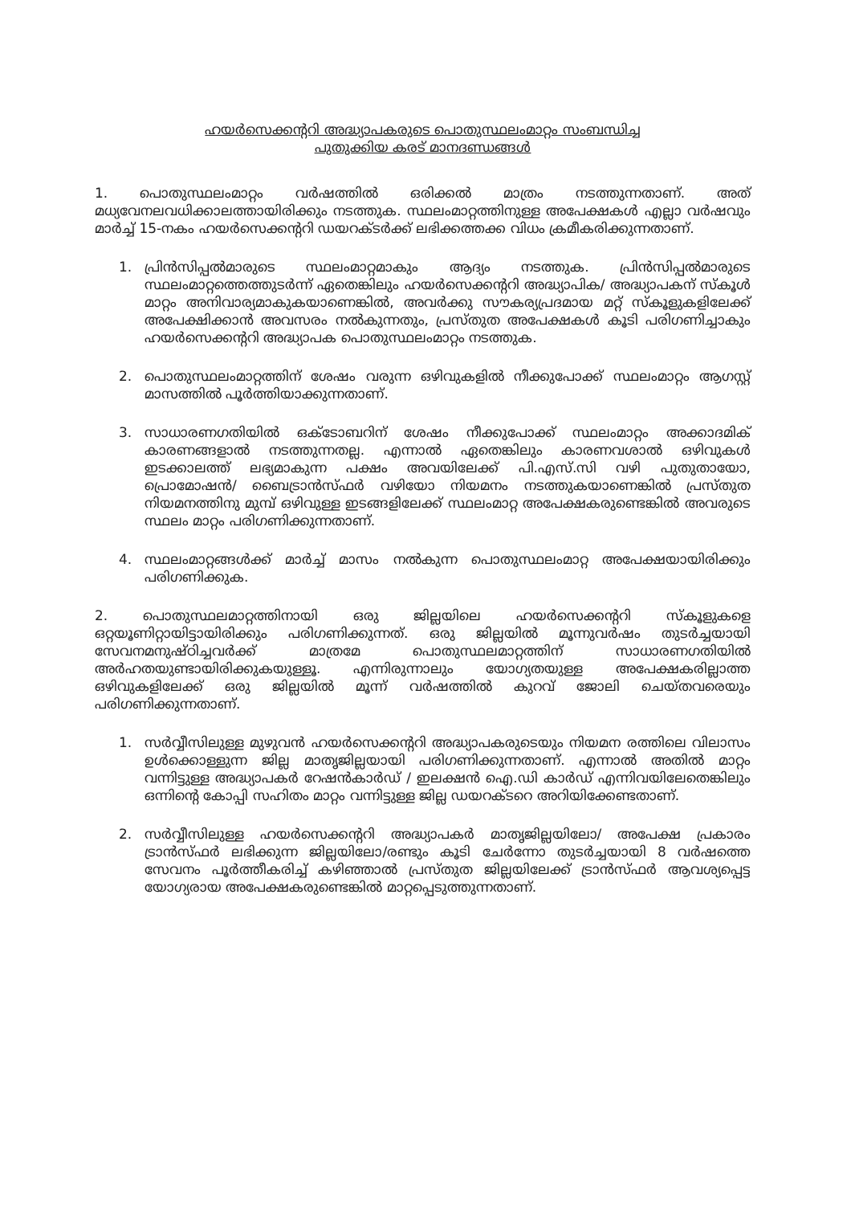ഹയർസെക്കന്ററി അദ്ധ്യാപകരുടെ പൊതുസ്ഥലംമാറ്റം സംബന്ധിച്ച
പുതുക്കിയ കരട് മാനദണ്ഡങ്ങൾ
1. പൊതുസ്ഥലംമാറ്റം വർഷത്തിൽ ഒരിക്കൽ മാത്രം നടത്തുന്നതാണ്. അത് മധ്യവേനലവധിക്കാലത്തായിരിക്കും നടത്തുക. സ്ഥലംമാറ്റത്തിനുള്ള അപേക്ഷകൾ എല്ലാ വർഷവും മാർച്ച് 15-നകം ഹയർസെക്കന്ററി ഡയറക്ടർക്ക് ലഭിക്കത്തക്ക വിധം ക്രമീകരിക്കുന്നതാണ്.
1. പ്രിൻസിപ്പൽമാരുടെ സ്ഥലംമാറ്റമാകും ആദ്യം നടത്തുക. പ്രിൻസിപ്പൽമാരുടെ സ്ഥലംമാറ്റത്തെത്തുടർന്ന് ഏതെങ്കിലും ഹയർസെക്കന്ററി അദ്ധ്യാപിക/ അദ്ധ്യാപകന് സ്കൂൾ മാറ്റം അനിവാര്യമാകുകയാണെങ്കിൽ, അവർക്കു സൗകര്യപ്രദമായ മറ്റ് സ്കൂളുകളിലേക്ക് അപേക്ഷിക്കാൻ അവസരം നൽകുന്നതും, പ്രസ്തുത അപേക്ഷകൾ കൂടി പരിഗണിച്ചാകും ഹയർസെക്കന്ററി അദ്ധ്യാപക പൊതുസ്ഥലംമാറ്റം നടത്തുക.
2. പൊതുസ്ഥലംമാറ്റത്തിന് ശേഷം വരുന്ന ഒഴിവുകളിൽ നീക്കുപോക്ക് സ്ഥലംമാറ്റം ആഗസ്റ്റ് മാസത്തിൽ പൂർത്തിയാക്കുന്നതാണ്.
3. സാധാരണഗതിയിൽ ഒക്ടോബറിന് ശേഷം നീക്കുപോക്ക് സ്ഥലംമാറ്റം അക്കാദമിക് കാരണങ്ങളാൽ നടത്തുന്നതല്ല. എന്നാൽ ഏതെങ്കിലും കാരണവശാൽ ഒഴിവുകൾ ഇടക്കാലത്ത് ലഭ്യമാകുന്ന പക്ഷം അവയിലേക്ക് പി.എസ്.സി വഴി പുതുതായോ, പ്രൊമോഷൻ/ ബൈട്രാൻസ്ഫർ വഴിയോ നിയമനം നടത്തുകയാണെങ്കിൽ പ്രസ്തുത നിയമനത്തിനു മുമ്പ് ഒഴിവുള്ള ഇടങ്ങളിലേക്ക് സ്ഥലംമാറ്റ അപേക്ഷകരുണ്ടെങ്കിൽ അവരുടെ സ്ഥലം മാറ്റം പരിഗണിക്കുന്നതാണ്.
4. സ്ഥലംമാറ്റങ്ങൾക്ക് മാർച്ച് മാസം നൽകുന്ന പൊതുസ്ഥലംമാറ്റ അപേക്ഷയായിരിക്കും പരിഗണിക്കുക.
2. പൊതുസ്ഥലമാറ്റത്തിനായി ഒരു ജില്ലയിലെ ഹയർസെക്കന്ററി സ്കൂളുകളെ ഒറ്റയൂണിറ്റായിട്ടായിരിക്കും പരിഗണിക്കുന്നത്. ഒരു ജില്ലയിൽ മൂന്നുവർഷം തുടർച്ചയായി സേവനമനുഷ്ഠിച്ചവർക്ക് മാത്രമേ പൊതുസ്ഥലമാറ്റത്തിന് സാധാരണഗതിയിൽ അർഹതയുണ്ടായിരിക്കുകയുള്ളൂ. എന്നിരുന്നാലും യോഗ്യതയുള്ള അപേക്ഷകരില്ലാത്ത ഒഴിവുകളിലേക്ക് ഒരു ജില്ലയിൽ മൂന്ന് വർഷത്തിൽ കുറവ് ജോലി ചെയ്തവരെയും പരിഗണിക്കുന്നതാണ്.
1. സർവ്വീസിലുള്ള മുഴുവൻ ഹയർസെക്കന്ററി അദ്ധ്യാപകരുടെയും നിയമന രത്തിലെ വിലാസം ഉൾക്കൊള്ളുന്ന ജില്ല മാതൃജില്ലയായി പരിഗണിക്കുന്നതാണ്. എന്നാൽ അതിൽ മാറ്റം വന്നിട്ടുള്ള അദ്ധ്യാപകർ റേഷൻകാർഡ് / ഇലക്ഷൻ ഐ.ഡി കാർഡ് എന്നിവയിലേതെങ്കിലും ഒന്നിന്റെ കോപ്പി സഹിതം മാറ്റം വന്നിട്ടുള്ള ജില്ല ഡയറക്ടറെ അറിയിക്കേണ്ടതാണ്.
2. സർവ്വീസിലുള്ള ഹയർസെക്കന്ററി അദ്ധ്യാപകർ മാതൃജില്ലയിലോ/ അപേക്ഷ പ്രകാരം ട്രാൻസ്ഫർ ലഭിക്കുന്ന ജില്ലയിലോ/രണ്ടും കൂടി ചേർന്നോ തുടർച്ചയായി 8 വർഷത്തെ സേവനം പൂർത്തീകരിച്ച് കഴിഞ്ഞാൽ പ്രസ്തുത ജില്ലയിലേക്ക് ട്രാൻസ്ഫർ ആവശ്യപ്പെട്ട യോഗ്യരായ അപേക്ഷകരുണ്ടെങ്കിൽ മാറ്റപ്പെടുത്തുന്നതാണ്.